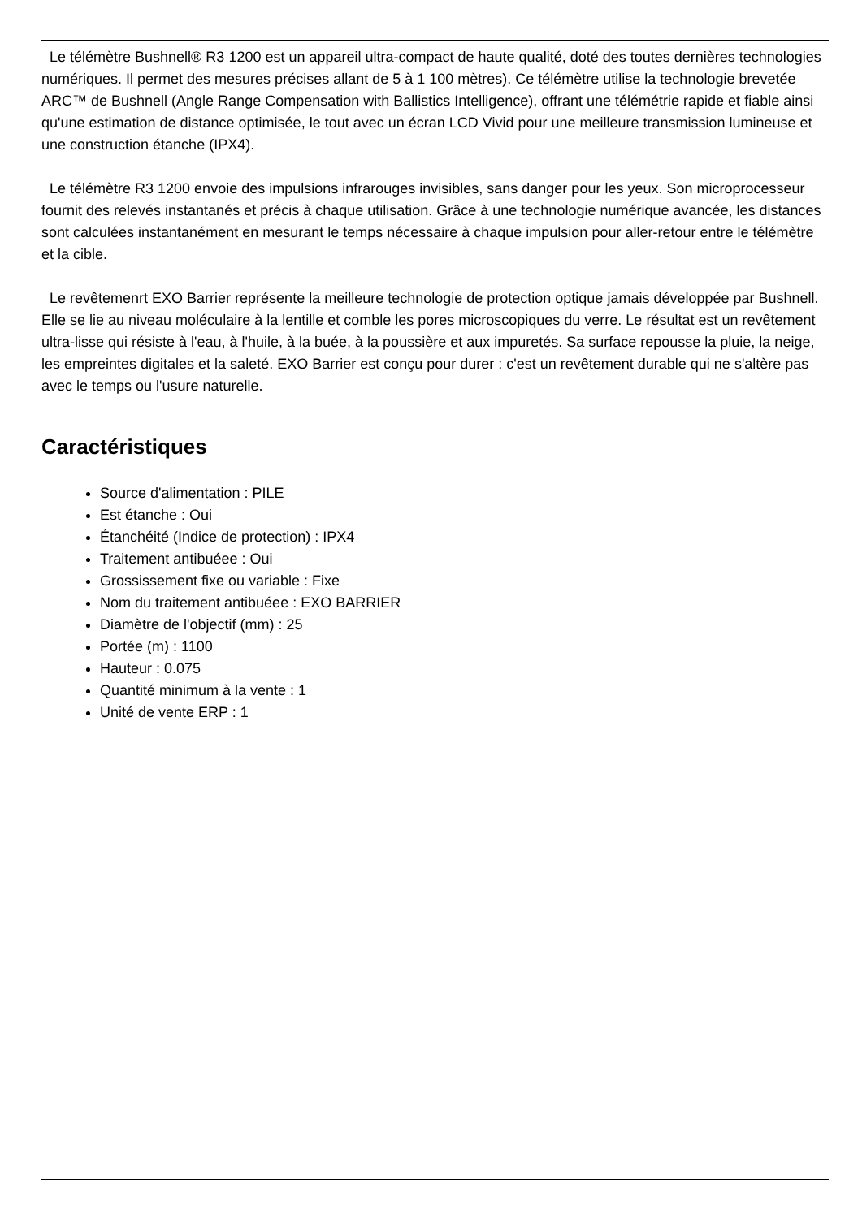Le télémètre Bushnell® R3 1200 est un appareil ultra-compact de haute qualité, doté des toutes dernières technologies numériques. Il permet des mesures précises allant de 5 à 1 100 mètres). Ce télémètre utilise la technologie brevetée ARC™ de Bushnell (Angle Range Compensation with Ballistics Intelligence), offrant une télémétrie rapide et fiable ainsi qu'une estimation de distance optimisée, le tout avec un écran LCD Vivid pour une meilleure transmission lumineuse et une construction étanche (IPX4).
Le télémètre R3 1200 envoie des impulsions infrarouges invisibles, sans danger pour les yeux. Son microprocesseur fournit des relevés instantanés et précis à chaque utilisation. Grâce à une technologie numérique avancée, les distances sont calculées instantanément en mesurant le temps nécessaire à chaque impulsion pour aller-retour entre le télémètre et la cible.
Le revêtemenrt EXO Barrier représente la meilleure technologie de protection optique jamais développée par Bushnell. Elle se lie au niveau moléculaire à la lentille et comble les pores microscopiques du verre. Le résultat est un revêtement ultra-lisse qui résiste à l'eau, à l'huile, à la buée, à la poussière et aux impuretés. Sa surface repousse la pluie, la neige, les empreintes digitales et la saleté. EXO Barrier est conçu pour durer : c'est un revêtement durable qui ne s'altère pas avec le temps ou l'usure naturelle.
Caractéristiques
Source d'alimentation : PILE
Est étanche : Oui
Étanchéité (Indice de protection) : IPX4
Traitement antibuéee : Oui
Grossissement fixe ou variable : Fixe
Nom du traitement antibuéee : EXO BARRIER
Diamètre de l'objectif (mm) : 25
Portée (m) : 1100
Hauteur : 0.075
Quantité minimum à la vente : 1
Unité de vente ERP : 1